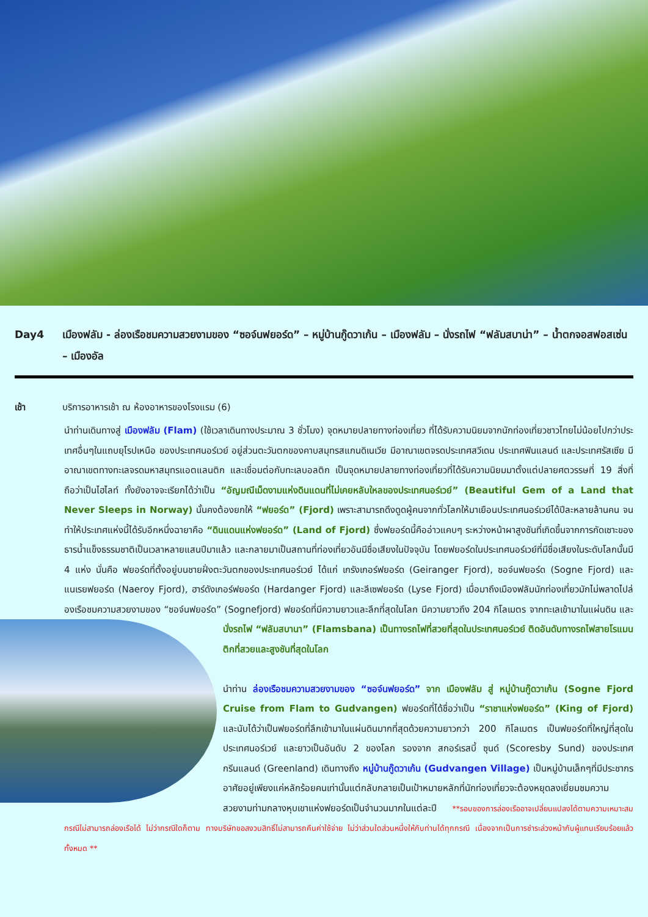Day4 เมืองฟลัม - ล่องเรือชมความสวยงามของ “ซอจ์นฟยอร์ด” – หมู่บ้านกู๊ดวาเก้น – เมืองฟลัม – นั่งรถไฟ “ฟลัมสบาน่า” – น้ำตกจอสฟอสเซ่น – เมืองอัล
เช้า บริการอาหารเช้า ณ ห้องอาหารของโรงแรม (6)
นำท่านเดินทางสู่ เมืองฟลัม (Flam) (ใช้เวลาเดินทางประมาณ 3 ชั่วโมง) จุดหมายปลายทางท่องเที่ยว ที่ได้รับความนิยมจากนักท่องเที่ยวชาวไทยไม่น้อยไปกว่าประเทศอื่นๆในแถบยุโรปเหนือ ของประเทศนอร์เวย์ อยู่ส่วนตะวันตกของคาบสมุทรสแกนดิเนเวีย มีอาณาเขตจรดประเทศสวีเดน ประเทศฟินแลนด์ และประเทศรัสเซีย มีอาณาเขตทางทะเลจรดมหาสมุทรแอตแลนติก และเชื่อมต่อกับทะเลบอลติก เป็นจุดหมายปลายทางท่องเที่ยวที่ได้รับความนิยมมาตั้งแต่ปลายศตวรรษที่ 19 สิ่งที่ถือว่าเป็นไฮไลท์ ทั้งยังอาจจะเรียกได้ว่าเป็น “อัญมณีเม็ดงามแห่งดินแดนที่ไม่เคยหลับใหลของประเทศนอร์เวย์” (Beautiful Gem of a Land that Never Sleeps in Norway) นั้นคงต้องยกให้ “ฟยอร์ด” (Fjord) เพราะสามารถดึงดูดผู้คนจากทั่วโลกให้มาเยือนประเทศนอร์เวย์ได้ปีละหลายล้านคน จนทำให้ประเทศแห่งนี้ได้รับอีกหนึ่งฉายาคือ “ดินแดนแห่งฟยอร์ด” (Land of Fjord) ซึ่งฟยอร์ดนี้คืออ่าวแคบๆ ระหว่างหน้าผาสูงชันที่เกิดขึ้นจากการกัดเซาะของธารน้ำแข็งธรรมชาติเป็นเวลาหลายแสนปีมาแล้ว และกลายมาเป็นสถานที่ท่องเที่ยวอันมีชื่อเสียงในปัจจุบัน โดยฟยอร์ดในประเทศนอร์เวย์ที่มีชื่อเสียงในระดับโลกนั้นมี 4 แห่ง นั่นคือ ฟยอร์ดที่ตั้งอยู่บนชายฝั่งตะวันตกของประเทศนอร์เวย์ ได้แก่ เกรังเกอร์ฟยอร์ด (Geiranger Fjord), ซอจ์นฟยอร์ด (Sogne Fjord) และแนเรยฟยอร์ด (Naeroy Fjord), ฮาร์ดังเกอร์ฟยอร์ด (Hardanger Fjord) และลีเซฟยอร์ด (Lyse Fjord) เมื่อมาถึงเมืองฟลัมนักท่องเที่ยวมักไม่พลาดไปล่องเรือชมความสวยงามของ “ซอจ์นฟยอร์ด” (Sognefjord) ฟยอร์ดที่มีความยาวและลึกที่สุดในโลก มีความยาวถึง 204 กิโลเมตร จากทะเลเข้ามาในแผ่นดิน และ นั่งรถไฟ “ฟลัมสบานา” (Flamsbana) เป็นทางรถไฟที่สวยที่สุดในประเทศนอร์เวย์ ติดอันดับทางรถไฟสายโรแมนติกที่สวยและสูงชันที่สุดในโลก
นำท่าน ล่องเรือชมความสวยงามของ “ซอจ์นฟยอร์ด” จาก เมืองฟลัม สู่ หมู่บ้านกู๊ดวาเก้น (Sogne Fjord Cruise from Flam to Gudvangen) ฟยอร์ดที่ได้ชื่อว่าเป็น “ราชาแห่งฟยอร์ด” (King of Fjord) และนับได้ว่าเป็นฟยอร์ดที่ลึกเข้ามาในแผ่นดินมากที่สุดด้วยความยาวกว่า 200 กิโลเมตร เป็นฟยอร์ดที่ใหญ่ที่สุดในประเทศนอร์เวย์ และยาวเป็นอันดับ 2 ของโลก รองจาก สกอร์เรสบี้ ซุนด์ (Scoresby Sund) ของประเทศกรีนแลนด์ (Greenland) เดินทางถึง หมู่บ้านกู๊ดวาเก้น (Gudvangen Village) เป็นหมู่บ้านเล็กๆที่มีประชากรอาศัยอยู่เพียงแค่หลักร้อยคนเท่านั้นแต่กลับกลายเป็นเป้าหมายหลักที่นักท่องเที่ยวจะต้องหยุดลงเยี่ยมชมความสวยงามท่ามกลางหุบเขาแห่งฟยอร์ดเป็นจำนวนมากในแต่ละปี **รอบของการล่องเรืออาจเปลี่ยนแปลงได้ตามความเหมาะสม กรณีไม่สามารถล่องเรือได้ ไม่ว่ากรณีใดก็ตาม ทางบริษัทขอสงวนสิทธิ์ไม่สามารถคืนค่าใช้จ่าย ไม่ว่าส่วนใดส่วนหนึ่งให้กับท่านได้ทุกกรณี เนื่องจากเป็นการชำระล่วงหน้ากับผู้แทนเรียบร้อยแล้วทั้งหมด **